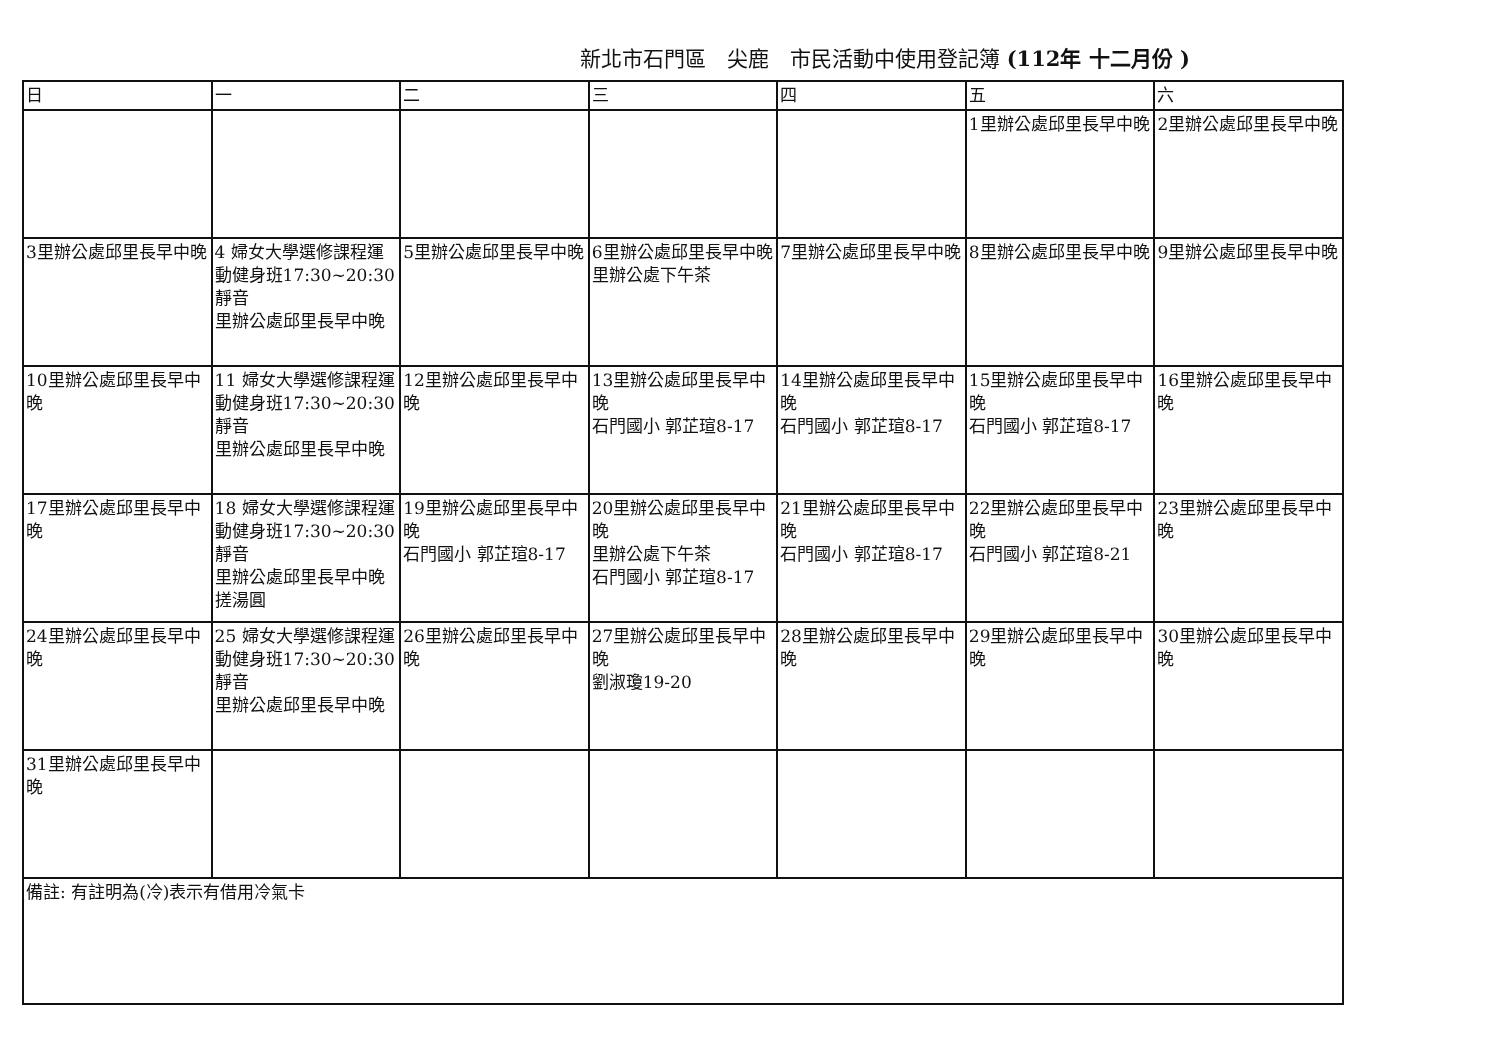新北市石門區　尖鹿　市民活動中使用登記簿 (112年 十二月份 )
| 日 | 一 | 二 | 三 | 四 | 五 | 六 |
| --- | --- | --- | --- | --- | --- | --- |
| | | | | | 1里辦公處邱里長早中晚 | 2里辦公處邱里長早中晚 |
| 3里辦公處邱里長早中晚 | 4 婦女大學選修課程運動健身班17:30~20:30靜音 里辦公處邱里長早中晚 | 5里辦公處邱里長早中晚 | 6里辦公處邱里長早中晚 里辦公處下午茶 | 7里辦公處邱里長早中晚 | 8里辦公處邱里長早中晚 | 9里辦公處邱里長早中晚 |
| 10里辦公處邱里長早中晚 | 11 婦女大學選修課程運動健身班17:30~20:30靜音 里辦公處邱里長早中晚 | 12里辦公處邱里長早中晚 | 13里辦公處邱里長早中晚 石門國小 郭芷瑄8-17 | 14里辦公處邱里長早中晚 石門國小 郭芷瑄8-17 | 15里辦公處邱里長早中晚 石門國小 郭芷瑄8-17 | 16里辦公處邱里長早中晚 |
| 17里辦公處邱里長早中晚 | 18 婦女大學選修課程運動健身班17:30~20:30靜音 里辦公處邱里長早中晚 搓湯圓 | 19里辦公處邱里長早中晚 石門國小 郭芷瑄8-17 | 20里辦公處邱里長早中晚 里辦公處下午茶 石門國小 郭芷瑄8-17 | 21里辦公處邱里長早中晚 石門國小 郭芷瑄8-17 | 22里辦公處邱里長早中晚 石門國小 郭芷瑄8-21 | 23里辦公處邱里長早中晚 |
| 24里辦公處邱里長早中晚 | 25 婦女大學選修課程運動健身班17:30~20:30靜音 里辦公處邱里長早中晚 | 26里辦公處邱里長早中晚 | 27里辦公處邱里長早中晚 劉淑瓊19-20 | 28里辦公處邱里長早中晚 | 29里辦公處邱里長早中晚 | 30里辦公處邱里長早中晚 |
| 31里辦公處邱里長早中晚 | | | | | | |
| 備註: 有註明為(冷)表示有借用冷氣卡 | | | | | | |